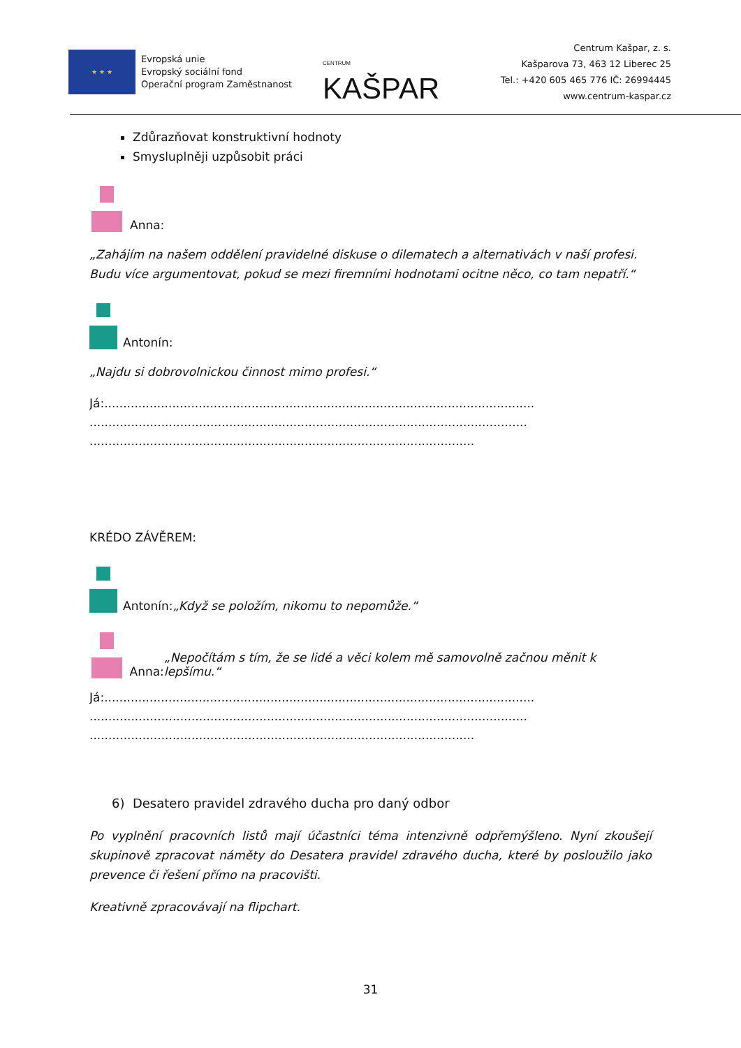★ ★ ★
Evropská unie
Evropský sociální fond
Operační program Zaměstnanost
CENTRUM KAŠPAR
Centrum Kašpar, z. s.
Kašparova 73, 463 12 Liberec 25
Tel.: +420 605 465 776 IČ: 26994445
www.centrum-kaspar.cz
Zdůrazňovat konstruktivní hodnoty
Smysluplněji uzpůsobit práci
Anna:
„Zahájím na našem oddělení pravidelné diskuse o dilematech a alternativách v naší profesi. Budu více argumentovat, pokud se mezi firemními hodnotami ocitne něco, co tam nepatří.“
Antonín:
„Najdu si dobrovolnickou činnost mimo profesi.“
Já:..................................................................................................................
....................................................................................................................
......................................................................................................
KRÉDO ZÁVĚREM:
Antonín: „Když se položím, nikomu to nepomůže.“
Anna: „Nepočítám s tím, že se lidé a věci kolem mě samovolně začnou měnit k lepšímu.“
Já:..................................................................................................................
....................................................................................................................
......................................................................................................
6) Desatero pravidel zdravého ducha pro daný odbor
Po vyplnění pracovních listů mají účastníci téma intenzivně odpřemýšleno. Nyní zkoušejí skupinově zpracovat náměty do Desatera pravidel zdravého ducha, které by posloužilo jako prevence či řešení přímo na pracovišti.
Kreativně zpracovávají na flipchart.
31